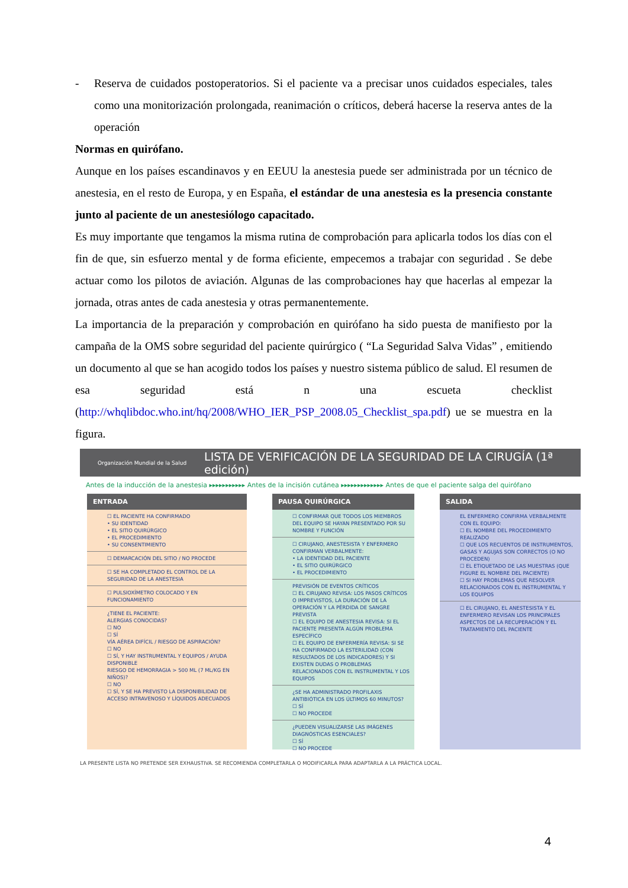- Reserva de cuidados postoperatorios. Si el paciente va a precisar unos cuidados especiales, tales como una monitorización prolongada, reanimación o críticos, deberá hacerse la reserva antes de la operación
Normas en quirófano.
Aunque en los países escandinavos y en EEUU la anestesia puede ser administrada por un técnico de anestesia, en el resto de Europa, y en España, el estándar de una anestesia es la presencia constante junto al paciente de un anestesiólogo capacitado.
Es muy importante que tengamos la misma rutina de comprobación para aplicarla todos los días con el fin de que, sin esfuerzo mental y de forma eficiente, empecemos a trabajar con seguridad . Se debe actuar como los pilotos de aviación. Algunas de las comprobaciones hay que hacerlas al empezar la jornada, otras antes de cada anestesia y otras permanentemente.
La importancia de la preparación y comprobación en quirófano ha sido puesta de manifiesto por la campaña de la OMS sobre seguridad del paciente quirúrgico ( “La Seguridad Salva Vidas” , emitiendo un documento al que se han acogido todos los países y nuestro sistema público de salud. El resumen de esa seguridad está n una escueta checklist (http://whqlibdoc.who.int/hq/2008/WHO_IER_PSP_2008.05_Checklist_spa.pdf) ue se muestra en la figura.
Organización Mundial de la Salud LISTA DE VERIFICACIÓN DE LA SEGURIDAD DE LA CIRUGÍA (1ª edición)
Antes de la inducción de la anestesia ▸▸▸▸▸▸▸▸▸▸▸ Antes de la incisión cutánea ▸▸▸▸▸▸▸▸▸▸▸▸▸ Antes de que el paciente salga del quirófano
ENTRADA
☐ EL PACIENTE HA CONFIRMADO
• SU IDENTIDAD
• EL SITIO QUIRÚRGICO
• EL PROCEDIMIENTO
• SU CONSENTIMIENTO
☐ DEMARCACIÓN DEL SITIO / NO PROCEDE
☐ SE HA COMPLETADO EL CONTROL DE LA SEGURIDAD DE LA ANESTESIA
☐ PULSIOXÍMETRO COLOCADO Y EN FUNCIONAMIENTO
¿TIENE EL PACIENTE:
ALERGIAS CONOCIDAS?
☐ NO
☐ SÍ
VÍA AÉREA DIFÍCIL / RIESGO DE ASPIRACIÓN?
☐ NO
☐ SÍ, Y HAY INSTRUMENTAL Y EQUIPOS / AYUDA DISPONIBLE
RIESGO DE HEMORRAGIA > 500 ML (7 ML/KG EN NIÑOS)?
☐ NO
☐ SÍ, Y SE HA PREVISTO LA DISPONIBILIDAD DE ACCESO INTRAVENOSO Y LÍQUIDOS ADECUADOS
PAUSA QUIRÚRGICA
☐ CONFIRMAR QUE TODOS LOS MIEMBROS DEL EQUIPO SE HAYAN PRESENTADO POR SU NOMBRE Y FUNCIÓN
☐ CIRUJANO, ANESTESISTA Y ENFERMERO CONFIRMAN VERBALMENTE:
• LA IDENTIDAD DEL PACIENTE
• EL SITIO QUIRÚRGICO
• EL PROCEDIMIENTO
PREVISIÓN DE EVENTOS CRÍTICOS
☐ EL CIRUJANO REVISA: LOS PASOS CRÍTICOS O IMPREVISTOS, LA DURACIÓN DE LA OPERACIÓN Y LA PÉRDIDA DE SANGRE PREVISTA
☐ EL EQUIPO DE ANESTESIA REVISA: SI EL PACIENTE PRESENTA ALGÚN PROBLEMA ESPECÍFICO
☐ EL EQUIPO DE ENFERMERÍA REVISA: SI SE HA CONFIRMADO LA ESTERILIDAD (CON RESULTADOS DE LOS INDICADORES) Y SI EXISTEN DUDAS O PROBLEMAS RELACIONADOS CON EL INSTRUMENTAL Y LOS EQUIPOS
¿SE HA ADMINISTRADO PROFILAXIS ANTIBIÓTICA EN LOS ÚLTIMOS 60 MINUTOS?
☐ SÍ
☐ NO PROCEDE
¿PUEDEN VISUALIZARSE LAS IMÁGENES DIAGNÓSTICAS ESENCIALES?
☐ SÍ
☐ NO PROCEDE
SALIDA
EL ENFERMERO CONFIRMA VERBALMENTE CON EL EQUIPO:
☐ EL NOMBRE DEL PROCEDIMIENTO REALIZADO
☐ QUE LOS RECUENTOS DE INSTRUMENTOS, GASAS Y AGUJAS SON CORRECTOS (O NO PROCEDEN)
☐ EL ETIQUETADO DE LAS MUESTRAS (QUE FIGURE EL NOMBRE DEL PACIENTE)
☐ SI HAY PROBLEMAS QUE RESOLVER RELACIONADOS CON EL INSTRUMENTAL Y LOS EQUIPOS
☐ EL CIRUJANO, EL ANESTESISTA Y EL ENFERMERO REVISAN LOS PRINCIPALES ASPECTOS DE LA RECUPERACIÓN Y EL TRATAMIENTO DEL PACIENTE
LA PRESENTE LISTA NO PRETENDE SER EXHAUSTIVA. SE RECOMIENDA COMPLETARLA O MODIFICARLA PARA ADAPTARLA A LA PRÁCTICA LOCAL.
4